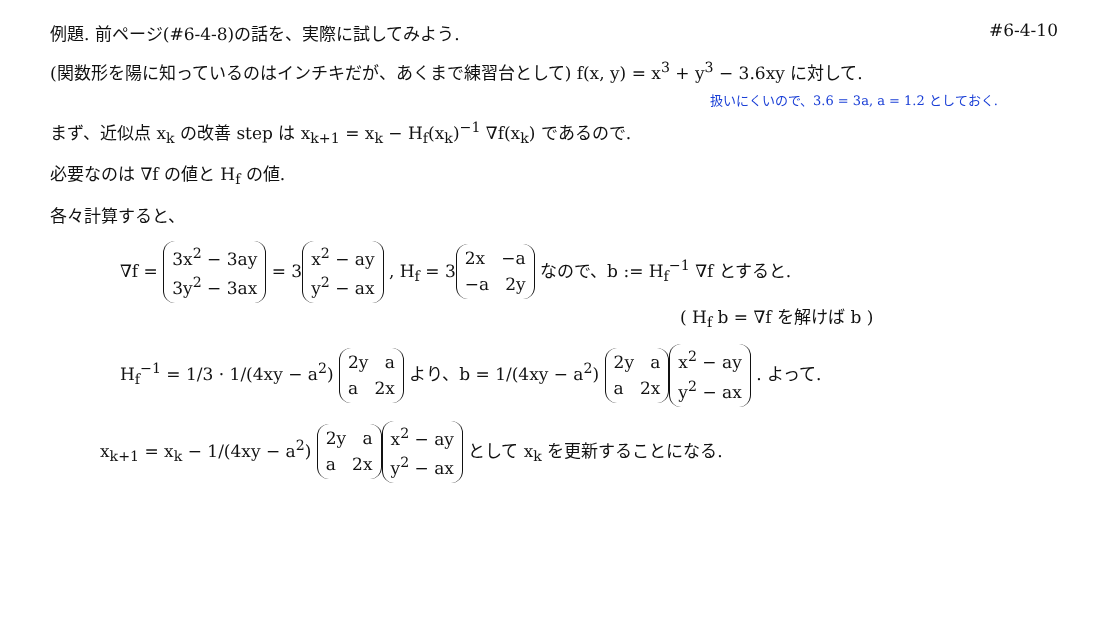例題. 前ページ(#6-4-8)の話を、実際に試してみよう.
#6-4-10
(関数形を陽に知っているのはインチキだが、あくまで練習台として) f(x, y) = x<sup>3</sup> + y<sup>3</sup> − 3.6xy に対して.
扱いにくいので、3.6 = 3a, a = 1.2 としておく.
まず、近似点 x<sub>k</sub> の改善 step は x<sub>k+1</sub> = x<sub>k</sub> − H<sub>f</sub>(x<sub>k</sub>)<sup>−1</sup> ∇f(x<sub>k</sub>) であるので.
必要なのは ∇f の値と H<sub>f</sub> の値.
各々計算すると、
∇f = 3x<sup>2</sup> − 3ay
3y<sup>2</sup> − 3ax = 3 x<sup>2</sup> − ay
y<sup>2</sup> − ax , H<sub>f</sub> = 3 2x −a
−a 2y なので、b := H<sub>f</sub><sup>−1</sup> ∇f とすると.
( H<sub>f</sub> b = ∇f を解けば b )
H<sub>f</sub><sup>−1</sup> = 1/3 · 1/(4xy − a<sup>2</sup>) 2y a
a 2x より、b = 1/(4xy − a<sup>2</sup>) 2y a
a 2x x<sup>2</sup> − ay
y<sup>2</sup> − ax . よって.
x<sub>k+1</sub> = x<sub>k</sub> − 1/(4xy − a<sup>2</sup>) 2y a
a 2x x<sup>2</sup> − ay
y<sup>2</sup> − ax として x<sub>k</sub> を更新することになる.